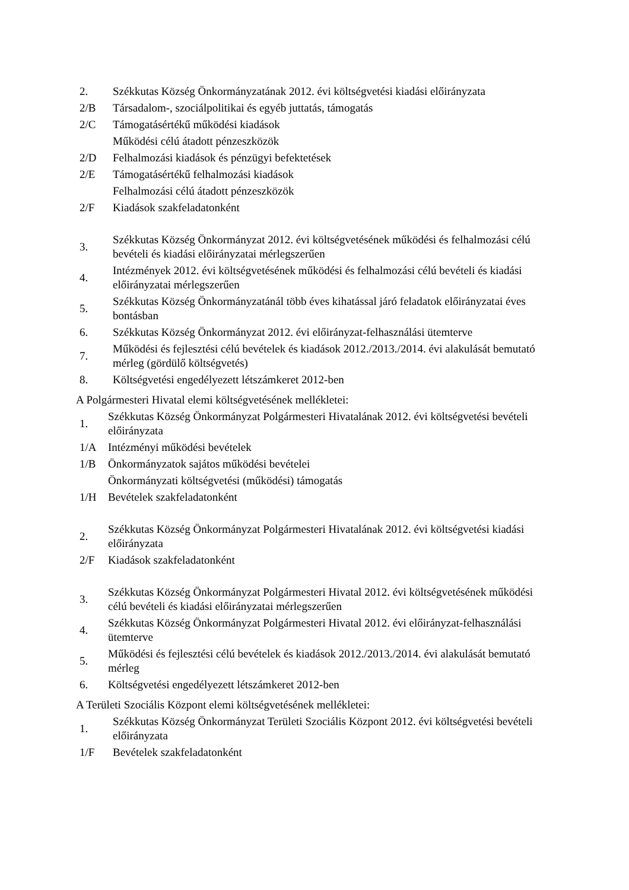2.
Székkutas Község Önkormányzatának 2012. évi költségvetési kiadási előirányzata
2/B
Társadalom-, szociálpolitikai és egyéb juttatás, támogatás
2/C
Támogatásértékű működési kiadások
Működési célú átadott pénzeszközök
2/D
Felhalmozási kiadások és pénzügyi befektetések
2/E
Támogatásértékű felhalmozási kiadások
Felhalmozási célú átadott pénzeszközök
2/F Kiadások szakfeladatonként
3.
Székkutas Község Önkormányzat 2012. évi költségvetésének működési és felhalmozási célú bevételi és kiadási előirányzatai mérlegszerűen
4.
Intézmények 2012. évi költségvetésének működési és felhalmozási célú bevételi és kiadási előirányzatai mérlegszerűen
5.
Székkutas Község Önkormányzatánál több éves kihatással járó feladatok előirányzatai éves bontásban
6.
Székkutas Község Önkormányzat 2012. évi előirányzat-felhasználási ütemterve
7.
Működési és fejlesztési célú bevételek és kiadások 2012./2013./2014. évi alakulását bemutató mérleg (gördülő költségvetés)
8.
Költségvetési engedélyezett létszámkeret 2012-ben
A Polgármesteri Hivatal elemi költségvetésének mellékletei:
1.
Székkutas Község Önkormányzat Polgármesteri Hivatalának 2012. évi költségvetési bevételi előirányzata
1/A Intézményi működési bevételek
1/B
Önkormányzatok sajátos működési bevételei
Önkormányzati költségvetési (működési) támogatás
1/H Bevételek szakfeladatonként
2.
Székkutas Község Önkormányzat Polgármesteri Hivatalának 2012. évi költségvetési kiadási előirányzata
2/F Kiadások szakfeladatonként
3.
Székkutas Község Önkormányzat Polgármesteri Hivatal 2012. évi költségvetésének működési célú bevételi és kiadási előirányzatai mérlegszerűen
4.
Székkutas Község Önkormányzat Polgármesteri Hivatal 2012. évi előirányzat-felhasználási ütemterve
5.
Működési és fejlesztési célú bevételek és kiadások 2012./2013./2014. évi alakulását bemutató mérleg
6.
Költségvetési engedélyezett létszámkeret 2012-ben
A Területi Szociális Központ elemi költségvetésének mellékletei:
1.
Székkutas Község Önkormányzat Területi Szociális Központ 2012. évi költségvetési bevételi előirányzata
1/F Bevételek szakfeladatonként